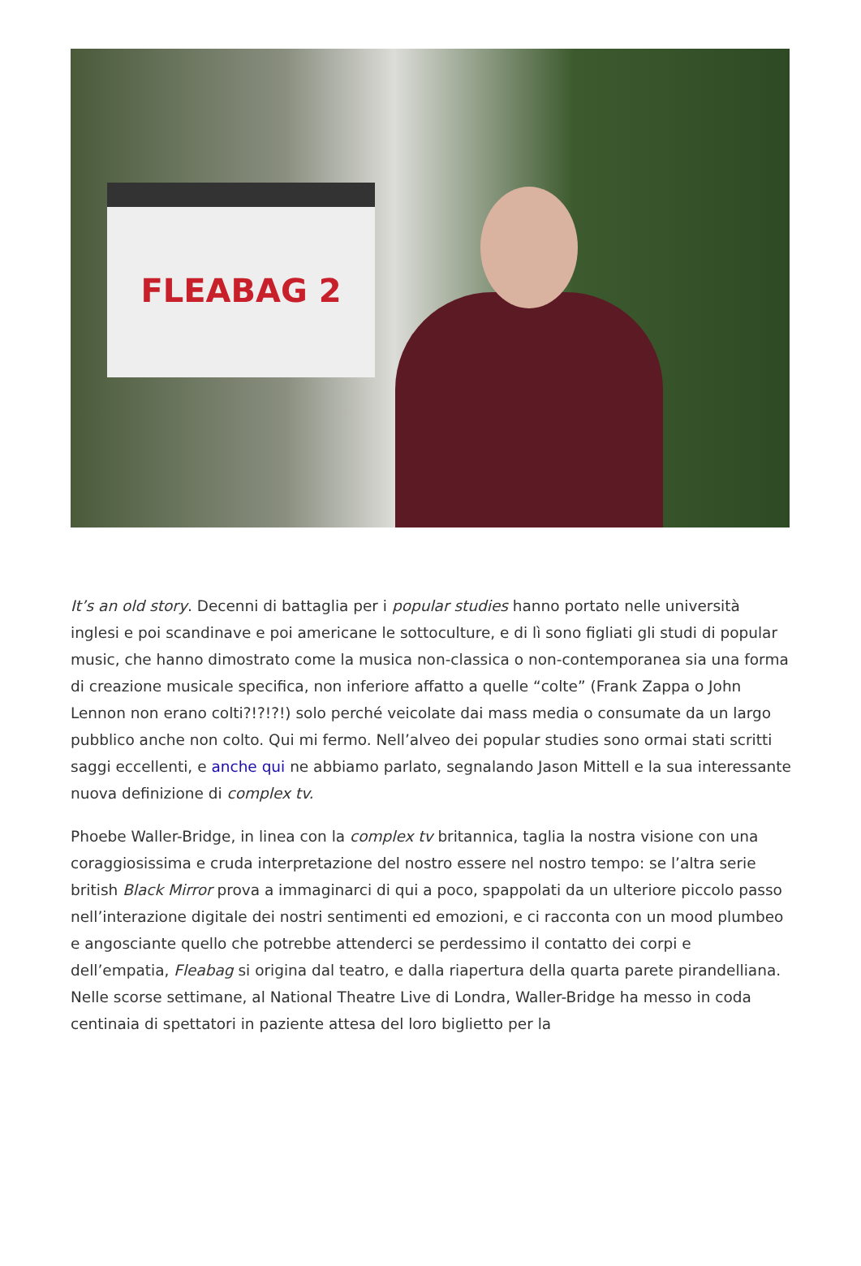FLEABAG 2
It’s an old story. Decenni di battaglia per i popular studies hanno portato nelle università inglesi e poi scandinave e poi americane le sottoculture, e di lì sono figliati gli studi di popular music, che hanno dimostrato come la musica non-classica o non-contemporanea sia una forma di creazione musicale specifica, non inferiore affatto a quelle “colte” (Frank Zappa o John Lennon non erano colti?!?!?!) solo perché veicolate dai mass media o consumate da un largo pubblico anche non colto. Qui mi fermo. Nell’alveo dei popular studies sono ormai stati scritti saggi eccellenti, e anche qui ne abbiamo parlato, segnalando Jason Mittell e la sua interessante nuova definizione di complex tv.
Phoebe Waller-Bridge, in linea con la complex tv britannica, taglia la nostra visione con una coraggiosissima e cruda interpretazione del nostro essere nel nostro tempo: se l’altra serie british Black Mirror prova a immaginarci di qui a poco, spappolati da un ulteriore piccolo passo nell’interazione digitale dei nostri sentimenti ed emozioni, e ci racconta con un mood plumbeo e angosciante quello che potrebbe attenderci se perdessimo il contatto dei corpi e dell’empatia, Fleabag si origina dal teatro, e dalla riapertura della quarta parete pirandelliana. Nelle scorse settimane, al National Theatre Live di Londra, Waller-Bridge ha messo in coda centinaia di spettatori in paziente attesa del loro biglietto per la